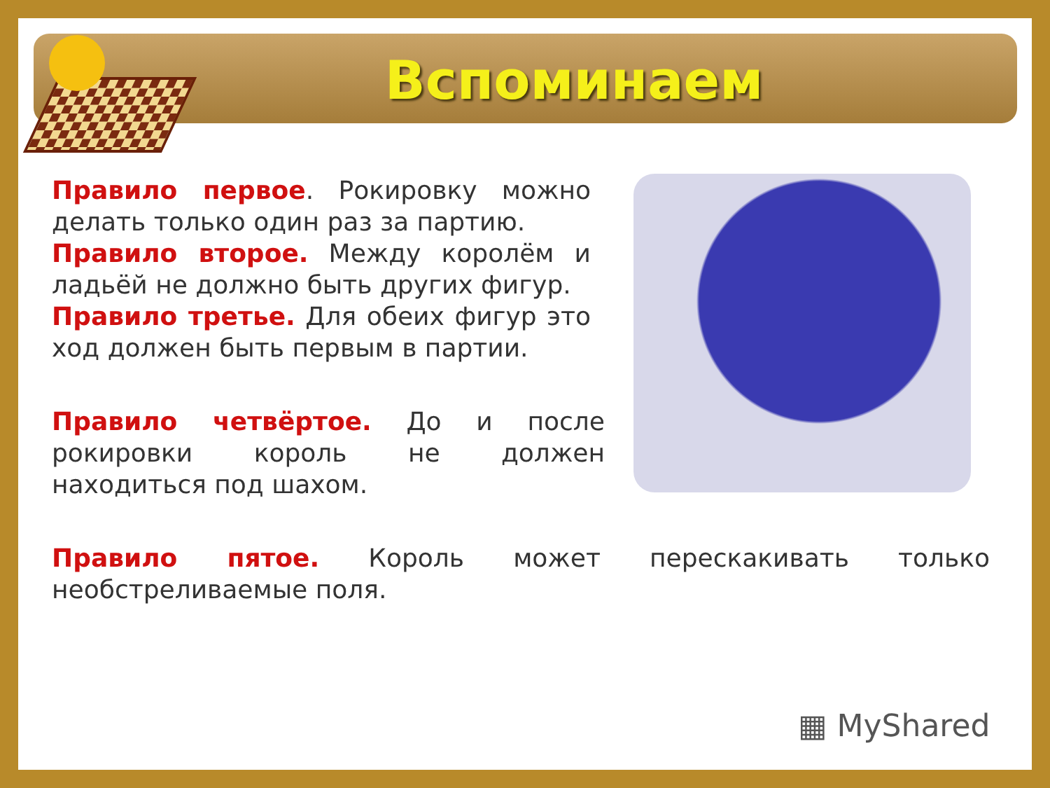Вспоминаем
Правило первое. Рокировку можно делать только один раз за партию.
Правило второе. Между королём и ладьёй не должно быть других фигур.
Правило третье. Для обеих фигур это ход должен быть первым в партии.
Правило четвёртое. До и после рокировки король не должен находиться под шахом.
Правило пятое. Король может перескакивать только необстреливаемые поля.
▦ MyShared